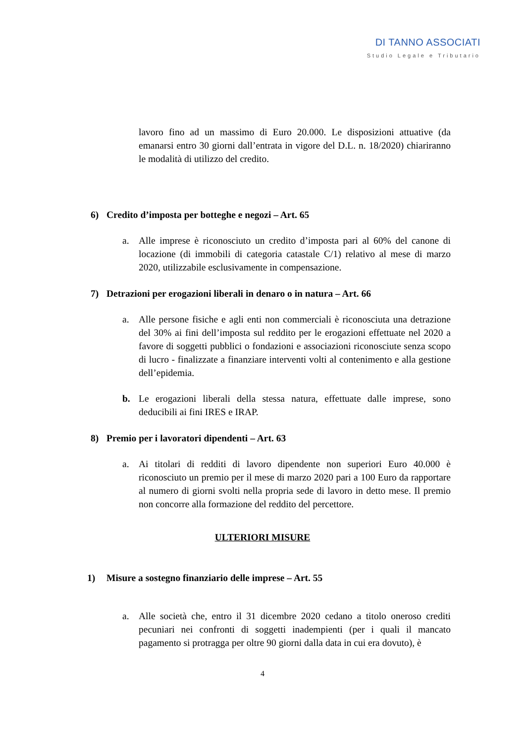DI TANNO ASSOCIATI
Studio Legale e Tributario
lavoro fino ad un massimo di Euro 20.000. Le disposizioni attuative (da emanarsi entro 30 giorni dall’entrata in vigore del D.L. n. 18/2020) chiariranno le modalità di utilizzo del credito.
6) Credito d’imposta per botteghe e negozi – Art. 65
a. Alle imprese è riconosciuto un credito d’imposta pari al 60% del canone di locazione (di immobili di categoria catastale C/1) relativo al mese di marzo 2020, utilizzabile esclusivamente in compensazione.
7) Detrazioni per erogazioni liberali in denaro o in natura – Art. 66
a. Alle persone fisiche e agli enti non commerciali è riconosciuta una detrazione del 30% ai fini dell’imposta sul reddito per le erogazioni effettuate nel 2020 a favore di soggetti pubblici o fondazioni e associazioni riconosciute senza scopo di lucro - finalizzate a finanziare interventi volti al contenimento e alla gestione dell’epidemia.
b. Le erogazioni liberali della stessa natura, effettuate dalle imprese, sono deducibili ai fini IRES e IRAP.
8) Premio per i lavoratori dipendenti – Art. 63
a. Ai titolari di redditi di lavoro dipendente non superiori Euro 40.000 è riconosciuto un premio per il mese di marzo 2020 pari a 100 Euro da rapportare al numero di giorni svolti nella propria sede di lavoro in detto mese. Il premio non concorre alla formazione del reddito del percettore.
ULTERIORI MISURE
1) Misure a sostegno finanziario delle imprese – Art. 55
a. Alle società che, entro il 31 dicembre 2020 cedano a titolo oneroso crediti pecuniari nei confronti di soggetti inadempienti (per i quali il mancato pagamento si protragga per oltre 90 giorni dalla data in cui era dovuto), è
4